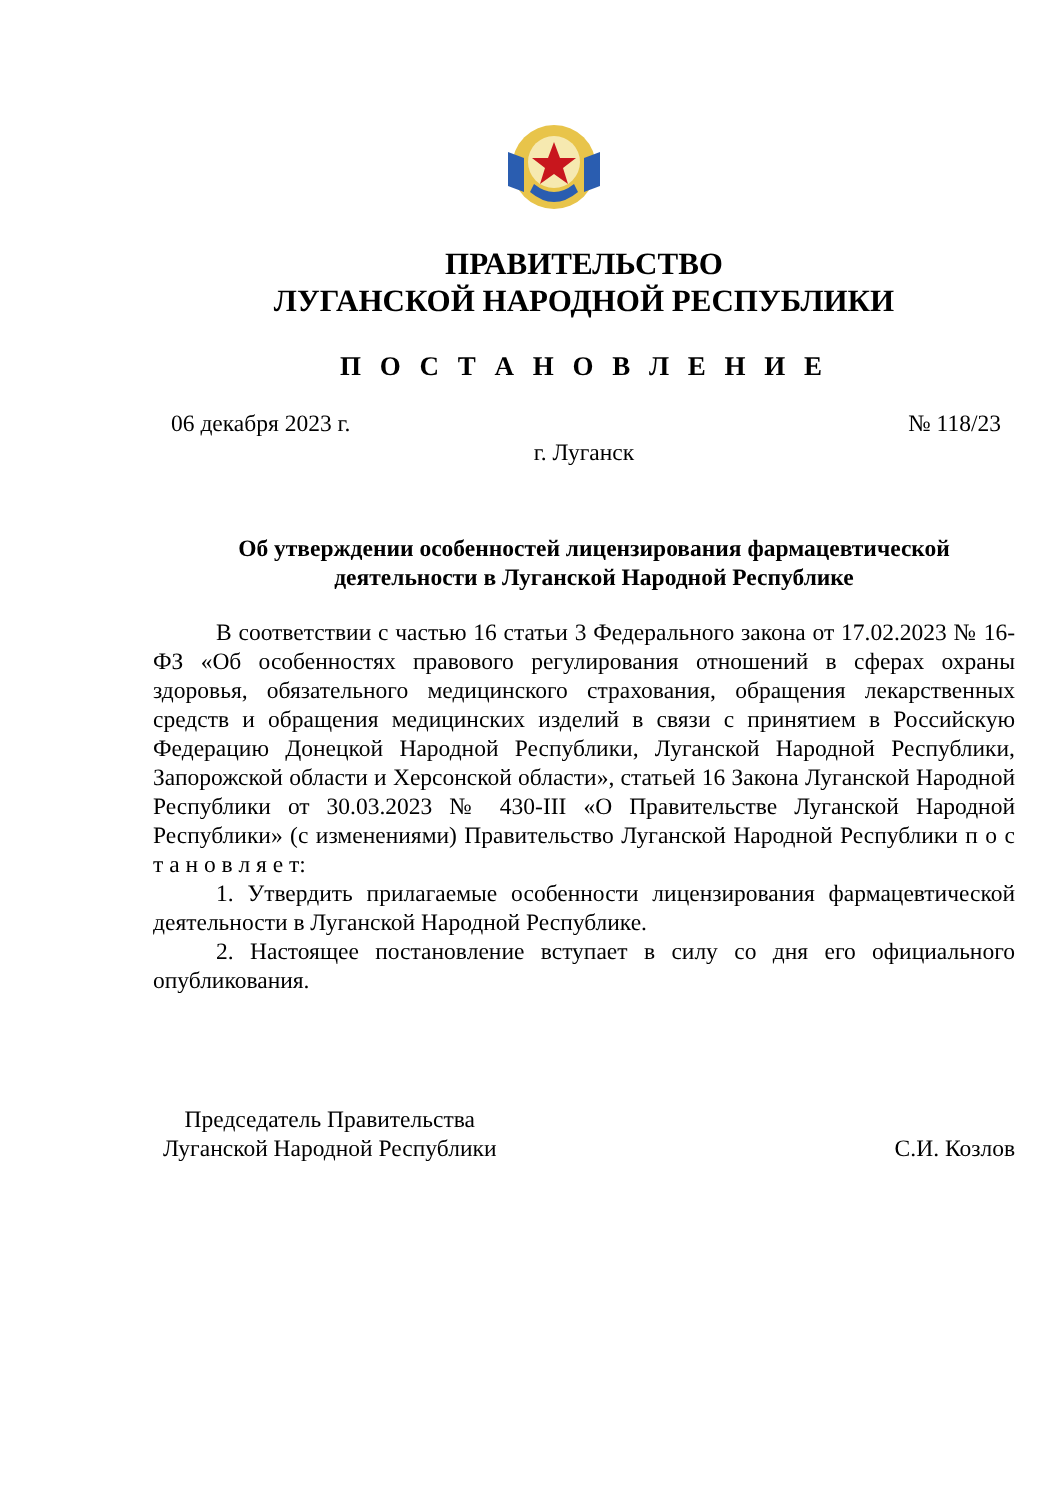ПРАВИТЕЛЬСТВО
ЛУГАНСКОЙ НАРОДНОЙ РЕСПУБЛИКИ
П О С Т А Н О В Л Е Н И Е
06 декабря 2023 г. № 118/23
г. Луганск
Об утверждении особенностей лицензирования фармацевтической
деятельности в Луганской Народной Республике
В соответствии с частью 16 статьи 3 Федерального закона от 17.02.2023 № 16-ФЗ «Об особенностях правового регулирования отношений в сферах охраны здоровья, обязательного медицинского страхования, обращения лекарственных средств и обращения медицинских изделий в связи с принятием в Российскую Федерацию Донецкой Народной Республики, Луганской Народной Республики, Запорожской области и Херсонской области», статьей 16 Закона Луганской Народной Республики от 30.03.2023 № 430-III «О Правительстве Луганской Народной Республики» (с изменениями) Правительство Луганской Народной Республики п о с т а н о в л я е т:
1. Утвердить прилагаемые особенности лицензирования фармацевтической деятельности в Луганской Народной Республике.
2. Настоящее постановление вступает в силу со дня его официального опубликования.
Председатель Правительства
Луганской Народной Республики
С.И. Козлов